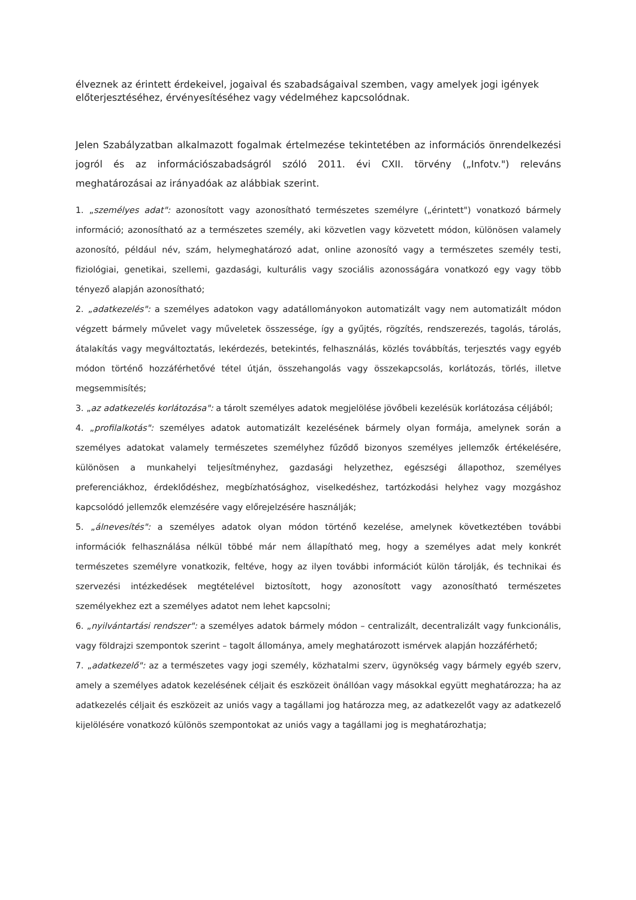élveznek az érintett érdekeivel, jogaival és szabadságaival szemben, vagy amelyek jogi igények előterjesztéséhez, érvényesítéséhez vagy védelméhez kapcsolódnak.
Jelen Szabályzatban alkalmazott fogalmak értelmezése tekintetében az információs önrendelkezési jogról és az információszabadságról szóló 2011. évi CXII. törvény („Infotv.") releváns meghatározásai az irányadóak az alábbiak szerint.
1. „személyes adat": azonosított vagy azonosítható természetes személyre („érintett") vonatkozó bármely információ; azonosítható az a természetes személy, aki közvetlen vagy közvetett módon, különösen valamely azonosító, például név, szám, helymeghatározó adat, online azonosító vagy a természetes személy testi, fiziológiai, genetikai, szellemi, gazdasági, kulturális vagy szociális azonosságára vonatkozó egy vagy több tényező alapján azonosítható;
2. „adatkezelés": a személyes adatokon vagy adatállományokon automatizált vagy nem automatizált módon végzett bármely művelet vagy műveletek összessége, így a gyűjtés, rögzítés, rendszerezés, tagolás, tárolás, átalakítás vagy megváltoztatás, lekérdezés, betekintés, felhasználás, közlés továbbítás, terjesztés vagy egyéb módon történő hozzáférhetővé tétel útján, összehangolás vagy összekapcsolás, korlátozás, törlés, illetve megsemmisítés;
3. „az adatkezelés korlátozása": a tárolt személyes adatok megjelölése jövőbeli kezelésük korlátozása céljából;
4. „profilalkotás": személyes adatok automatizált kezelésének bármely olyan formája, amelynek során a személyes adatokat valamely természetes személyhez fűződő bizonyos személyes jellemzők értékelésére, különösen a munkahelyi teljesítményhez, gazdasági helyzethez, egészségi állapothoz, személyes preferenciákhoz, érdeklődéshez, megbízhatósághoz, viselkedéshez, tartózkodási helyhez vagy mozgáshoz kapcsolódó jellemzők elemzésére vagy előrejelzésére használják;
5. „álnevesítés": a személyes adatok olyan módon történő kezelése, amelynek következtében további információk felhasználása nélkül többé már nem állapítható meg, hogy a személyes adat mely konkrét természetes személyre vonatkozik, feltéve, hogy az ilyen további információt külön tárolják, és technikai és szervezési intézkedések megtételével biztosított, hogy azonosított vagy azonosítható természetes személyekhez ezt a személyes adatot nem lehet kapcsolni;
6. „nyilvántartási rendszer": a személyes adatok bármely módon – centralizált, decentralizált vagy funkcionális, vagy földrajzi szempontok szerint – tagolt állománya, amely meghatározott ismérvek alapján hozzáférhető;
7. „adatkezelő": az a természetes vagy jogi személy, közhatalmi szerv, ügynökség vagy bármely egyéb szerv, amely a személyes adatok kezelésének céljait és eszközeit önállóan vagy másokkal együtt meghatározza; ha az adatkezelés céljait és eszközeit az uniós vagy a tagállami jog határozza meg, az adatkezelőt vagy az adatkezelő kijelölésére vonatkozó különös szempontokat az uniós vagy a tagállami jog is meghatározhatja;